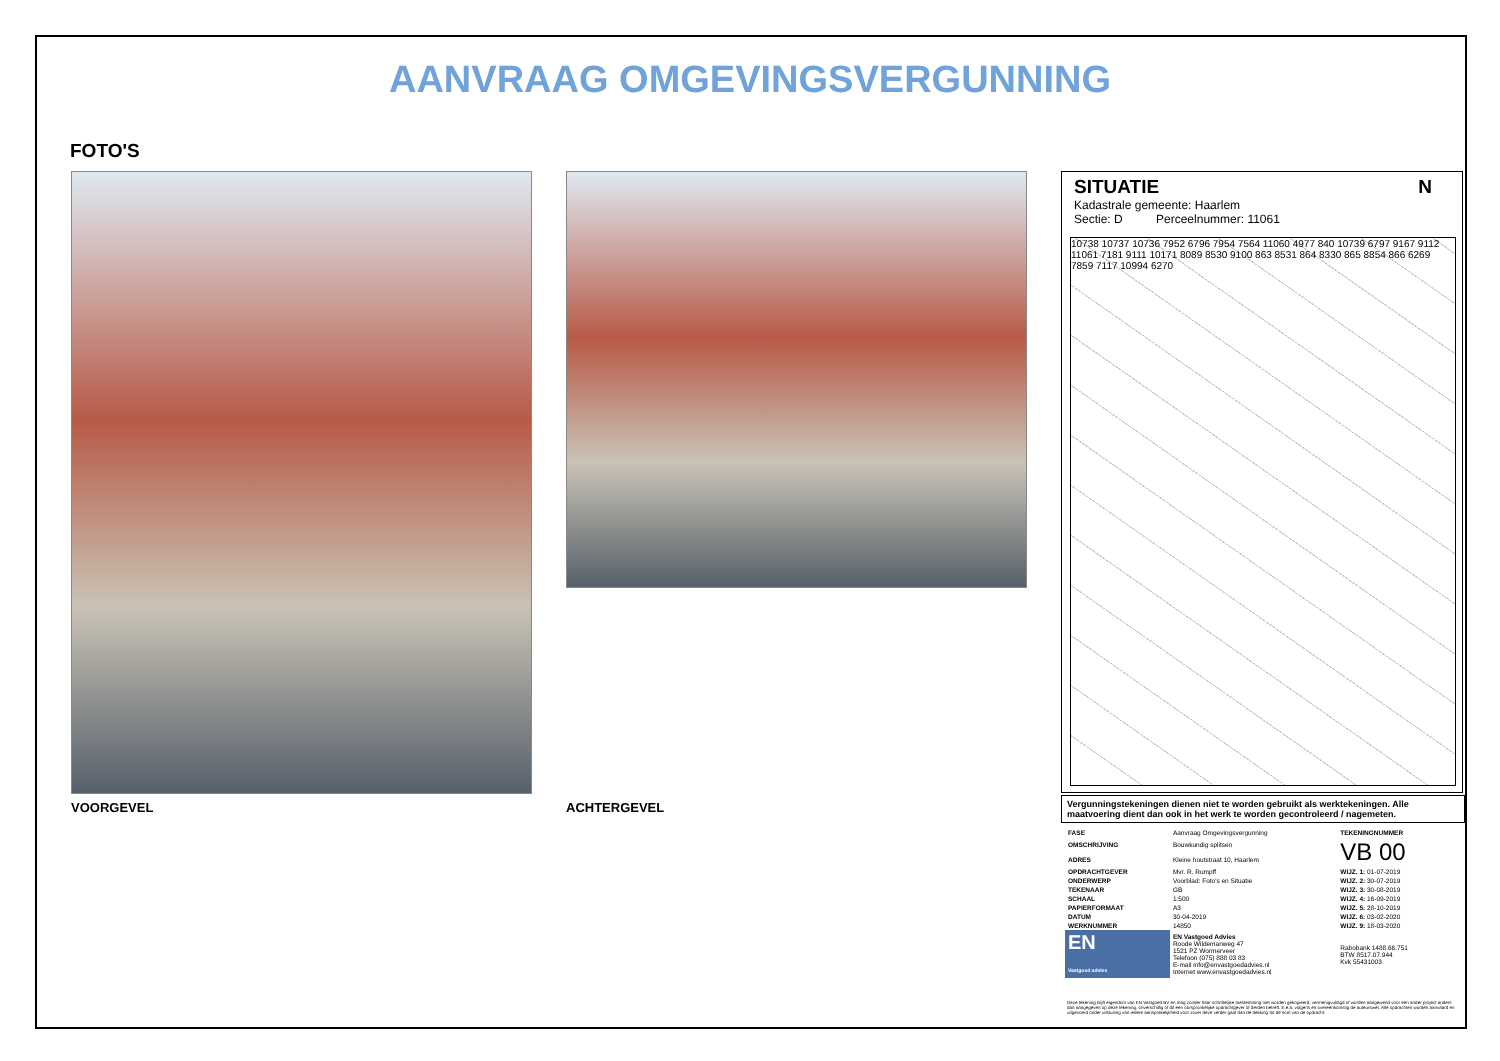AANVRAAG OMGEVINGSVERGUNNING
FOTO'S
VOORGEVEL ACHTERGEVEL
SITUATIE N
Kadastrale gemeente: Haarlem
Sectie: D Perceelnummer: 11061
10738 10737 10736 7952 6796 7954 7564 11060 4977 840 10739 6797 9167 9112 11061 7181 9111 10171 8089 8530 9100 863 8531 864 8330 865 8854 866 6269 7859 7117 10994 6270
Vergunningstekeningen dienen niet te worden gebruikt als werktekeningen. Alle maatvoering dient dan ook in het werk te worden gecontroleerd / nagemeten.
| FASE | Aanvraag Omgevingsvergunning | TEKENINGNUMMER |
| OMSCHRIJVING | Bouwkundig splitsen | VB 00 |
| ADRES | Kleine houtstraat 10, Haarlem | |
| OPDRACHTGEVER | Mvr. R. Rumpff | WIJZ. 1: 01-07-2019 |
| ONDERWERP | Voorblad: Foto's en Situatie | WIJZ. 2: 30-07-2019 |
| TEKENAAR | GB | WIJZ. 3: 30-08-2019 |
| SCHAAL | 1:500 | WIJZ. 4: 16-09-2019 |
| PAPIERFORMAAT | A3 | WIJZ. 5: 28-10-2019 |
| DATUM | 30-04-2019 | WIJZ. 6: 03-02-2020 |
| WERKNUMMER | 14850 | WIJZ. 9: 18-03-2020 |
| EN Vastgoed advies | EN Vastgoed Advies Roode Wildemanweg 47 1521 PZ Wormerveer Telefoon (075) 888 03 83 E-mail info@envastgoedadvies.nl Internet www.envastgoedadvies.nl | Rabobank 1488.66.751 BTW 8517.07.944 Kvk 55431003 |
Deze tekening blijft eigendom van EN Vastgoed BV en mag zonder haar schriftelijke toestemming niet worden gekopieerd, vermenigvuldigd of worden aangewend voor een ander project anders dan aangegeven op deze tekening, onverschillig of dit een oorspronkelijke opdrachtgever of derden betreft. E.e.a. volgens en overeenkomstig de auteurswet. Alle opdrachten worden aanvaard en uitgevoerd onder uitsluiting van iedere aansprakelijkheid voor zover deze verder gaat dan de dekking tot de som van de opdracht.